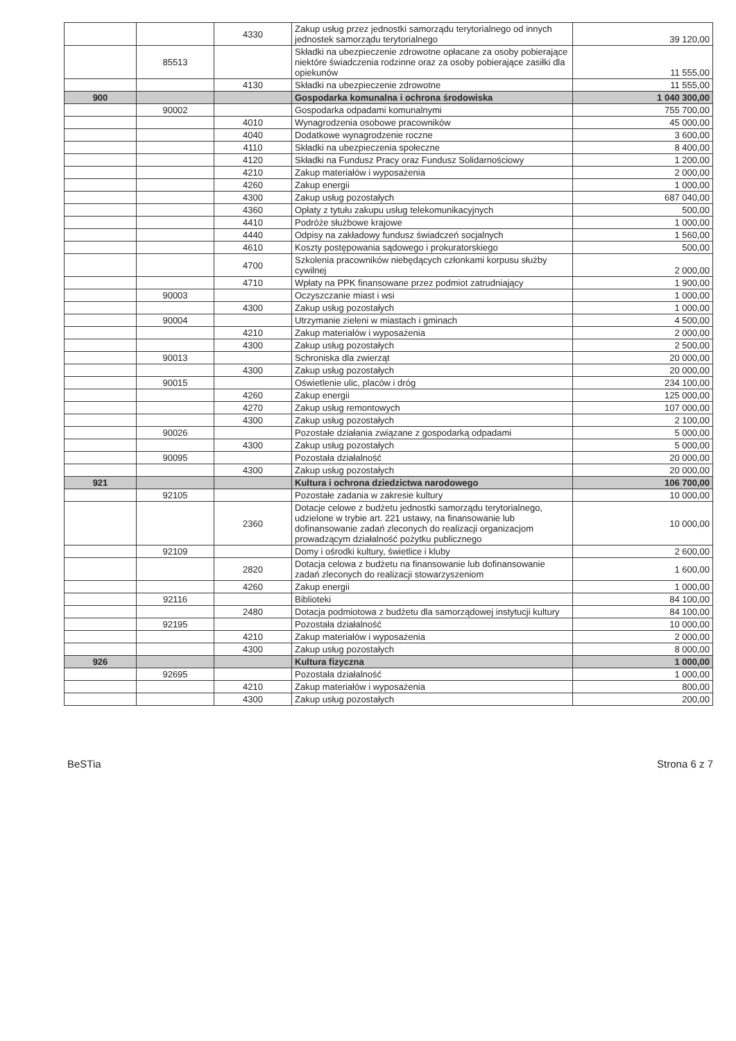| | | 4330 | Zakup usług przez jednostki samorządu terytorialnego od innych jednostek samorządu terytorialnego | 39 120,00 |
| | 85513 | | Składki na ubezpieczenie zdrowotne opłacane za osoby pobierające niektóre świadczenia rodzinne oraz za osoby pobierające zasiłki dla opiekunów | 11 555,00 |
| | | 4130 | Składki na ubezpieczenie zdrowotne | 11 555,00 |
| 900 | | | Gospodarka komunalna i ochrona środowiska | 1 040 300,00 |
| | 90002 | | Gospodarka odpadami komunalnymi | 755 700,00 |
| | | 4010 | Wynagrodzenia osobowe pracowników | 45 000,00 |
| | | 4040 | Dodatkowe wynagrodzenie roczne | 3 600,00 |
| | | 4110 | Składki na ubezpieczenia społeczne | 8 400,00 |
| | | 4120 | Składki na Fundusz Pracy oraz Fundusz Solidarnościowy | 1 200,00 |
| | | 4210 | Zakup materiałów i wyposażenia | 2 000,00 |
| | | 4260 | Zakup energii | 1 000,00 |
| | | 4300 | Zakup usług pozostałych | 687 040,00 |
| | | 4360 | Opłaty z tytułu zakupu usług telekomunikacyjnych | 500,00 |
| | | 4410 | Podróże służbowe krajowe | 1 000,00 |
| | | 4440 | Odpisy na zakładowy fundusz świadczeń socjalnych | 1 560,00 |
| | | 4610 | Koszty postępowania sądowego i prokuratorskiego | 500,00 |
| | | 4700 | Szkolenia pracowników niebędących członkami korpusu służby cywilnej | 2 000,00 |
| | | 4710 | Wpłaty na PPK finansowane przez podmiot zatrudniający | 1 900,00 |
| | 90003 | | Oczyszczanie miast i wsi | 1 000,00 |
| | | 4300 | Zakup usług pozostałych | 1 000,00 |
| | 90004 | | Utrzymanie zieleni w miastach i gminach | 4 500,00 |
| | | 4210 | Zakup materiałów i wyposażenia | 2 000,00 |
| | | 4300 | Zakup usług pozostałych | 2 500,00 |
| | 90013 | | Schroniska dla zwierząt | 20 000,00 |
| | | 4300 | Zakup usług pozostałych | 20 000,00 |
| | 90015 | | Oświetlenie ulic, placów i dróg | 234 100,00 |
| | | 4260 | Zakup energii | 125 000,00 |
| | | 4270 | Zakup usług remontowych | 107 000,00 |
| | | 4300 | Zakup usług pozostałych | 2 100,00 |
| | 90026 | | Pozostałe działania związane z gospodarką odpadami | 5 000,00 |
| | | 4300 | Zakup usług pozostałych | 5 000,00 |
| | 90095 | | Pozostała działalność | 20 000,00 |
| | | 4300 | Zakup usług pozostałych | 20 000,00 |
| 921 | | | Kultura i ochrona dziedzictwa narodowego | 106 700,00 |
| | 92105 | | Pozostałe zadania w zakresie kultury | 10 000,00 |
| | | 2360 | Dotacje celowe z budżetu jednostki samorządu terytorialnego, udzielone w trybie art. 221 ustawy, na finansowanie lub dofinansowanie zadań zleconych do realizacji organizacjom prowadzącym działalność pożytku publicznego | 10 000,00 |
| | 92109 | | Domy i ośrodki kultury, świetlice i kluby | 2 600,00 |
| | | 2820 | Dotacja celowa z budżetu na finansowanie lub dofinansowanie zadań zleconych do realizacji stowarzyszeniom | 1 600,00 |
| | | 4260 | Zakup energii | 1 000,00 |
| | 92116 | | Biblioteki | 84 100,00 |
| | | 2480 | Dotacja podmiotowa z budżetu dla samorządowej instytucji kultury | 84 100,00 |
| | 92195 | | Pozostała działalność | 10 000,00 |
| | | 4210 | Zakup materiałów i wyposażenia | 2 000,00 |
| | | 4300 | Zakup usług pozostałych | 8 000,00 |
| 926 | | | Kultura fizyczna | 1 000,00 |
| | 92695 | | Pozostała działalność | 1 000,00 |
| | | 4210 | Zakup materiałów i wyposażenia | 800,00 |
| | | 4300 | Zakup usług pozostałych | 200,00 |
BeSTia Strona 6 z 7